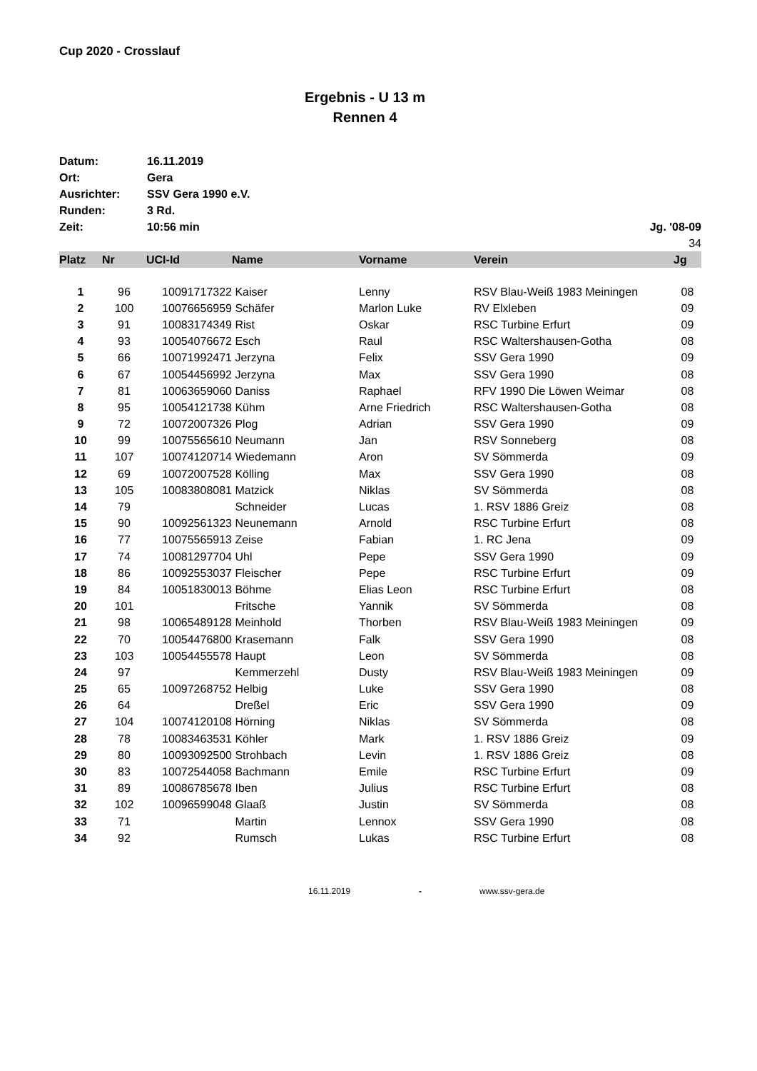Cup 2020 - Crosslauf
Ergebnis - U 13 m
Rennen 4
| Datum: | 16.11.2019 | |
| Ort: | Gera | |
| Ausrichter: | SSV Gera 1990 e.V. | |
| Runden: | 3 Rd. | |
| Zeit: | 10:56 min | Jg. '08-09 |
| | | 34 |
| Platz | Nr | UCI-Id | Name | Vorname | Verein | Jg |
| --- | --- | --- | --- | --- | --- | --- |
| 1 | 96 | 10091717322 | Kaiser | Lenny | RSV Blau-Weiß 1983 Meiningen | 08 |
| 2 | 100 | 10076656959 | Schäfer | Marlon Luke | RV Elxleben | 09 |
| 3 | 91 | 10083174349 | Rist | Oskar | RSC Turbine Erfurt | 09 |
| 4 | 93 | 10054076672 | Esch | Raul | RSC Waltershausen-Gotha | 08 |
| 5 | 66 | 10071992471 | Jerzyna | Felix | SSV Gera 1990 | 09 |
| 6 | 67 | 10054456992 | Jerzyna | Max | SSV Gera 1990 | 08 |
| 7 | 81 | 10063659060 | Daniss | Raphael | RFV 1990 Die Löwen Weimar | 08 |
| 8 | 95 | 10054121738 | Kühm | Arne Friedrich | RSC Waltershausen-Gotha | 08 |
| 9 | 72 | 10072007326 | Plog | Adrian | SSV Gera 1990 | 09 |
| 10 | 99 | 10075565610 | Neumann | Jan | RSV Sonneberg | 08 |
| 11 | 107 | 10074120714 | Wiedemann | Aron | SV Sömmerda | 09 |
| 12 | 69 | 10072007528 | Kölling | Max | SSV Gera 1990 | 08 |
| 13 | 105 | 10083808081 | Matzick | Niklas | SV Sömmerda | 08 |
| 14 | 79 | | Schneider | Lucas | 1. RSV 1886 Greiz | 08 |
| 15 | 90 | 10092561323 | Neunemann | Arnold | RSC Turbine Erfurt | 08 |
| 16 | 77 | 10075565913 | Zeise | Fabian | 1. RC Jena | 09 |
| 17 | 74 | 10081297704 | Uhl | Pepe | SSV Gera 1990 | 09 |
| 18 | 86 | 10092553037 | Fleischer | Pepe | RSC Turbine Erfurt | 09 |
| 19 | 84 | 10051830013 | Böhme | Elias Leon | RSC Turbine Erfurt | 08 |
| 20 | 101 | | Fritsche | Yannik | SV Sömmerda | 08 |
| 21 | 98 | 10065489128 | Meinhold | Thorben | RSV Blau-Weiß 1983 Meiningen | 09 |
| 22 | 70 | 10054476800 | Krasemann | Falk | SSV Gera 1990 | 08 |
| 23 | 103 | 10054455578 | Haupt | Leon | SV Sömmerda | 08 |
| 24 | 97 | | Kemmerzehl | Dusty | RSV Blau-Weiß 1983 Meiningen | 09 |
| 25 | 65 | 10097268752 | Helbig | Luke | SSV Gera 1990 | 08 |
| 26 | 64 | | Dreßel | Eric | SSV Gera 1990 | 09 |
| 27 | 104 | 10074120108 | Hörning | Niklas | SV Sömmerda | 08 |
| 28 | 78 | 10083463531 | Köhler | Mark | 1. RSV 1886 Greiz | 09 |
| 29 | 80 | 10093092500 | Strohbach | Levin | 1. RSV 1886 Greiz | 08 |
| 30 | 83 | 10072544058 | Bachmann | Emile | RSC Turbine Erfurt | 09 |
| 31 | 89 | 10086785678 | Iben | Julius | RSC Turbine Erfurt | 08 |
| 32 | 102 | 10096599048 | Glaaß | Justin | SV Sömmerda | 08 |
| 33 | 71 | | Martin | Lennox | SSV Gera 1990 | 08 |
| 34 | 92 | | Rumsch | Lukas | RSC Turbine Erfurt | 08 |
16.11.2019 - www.ssv-gera.de